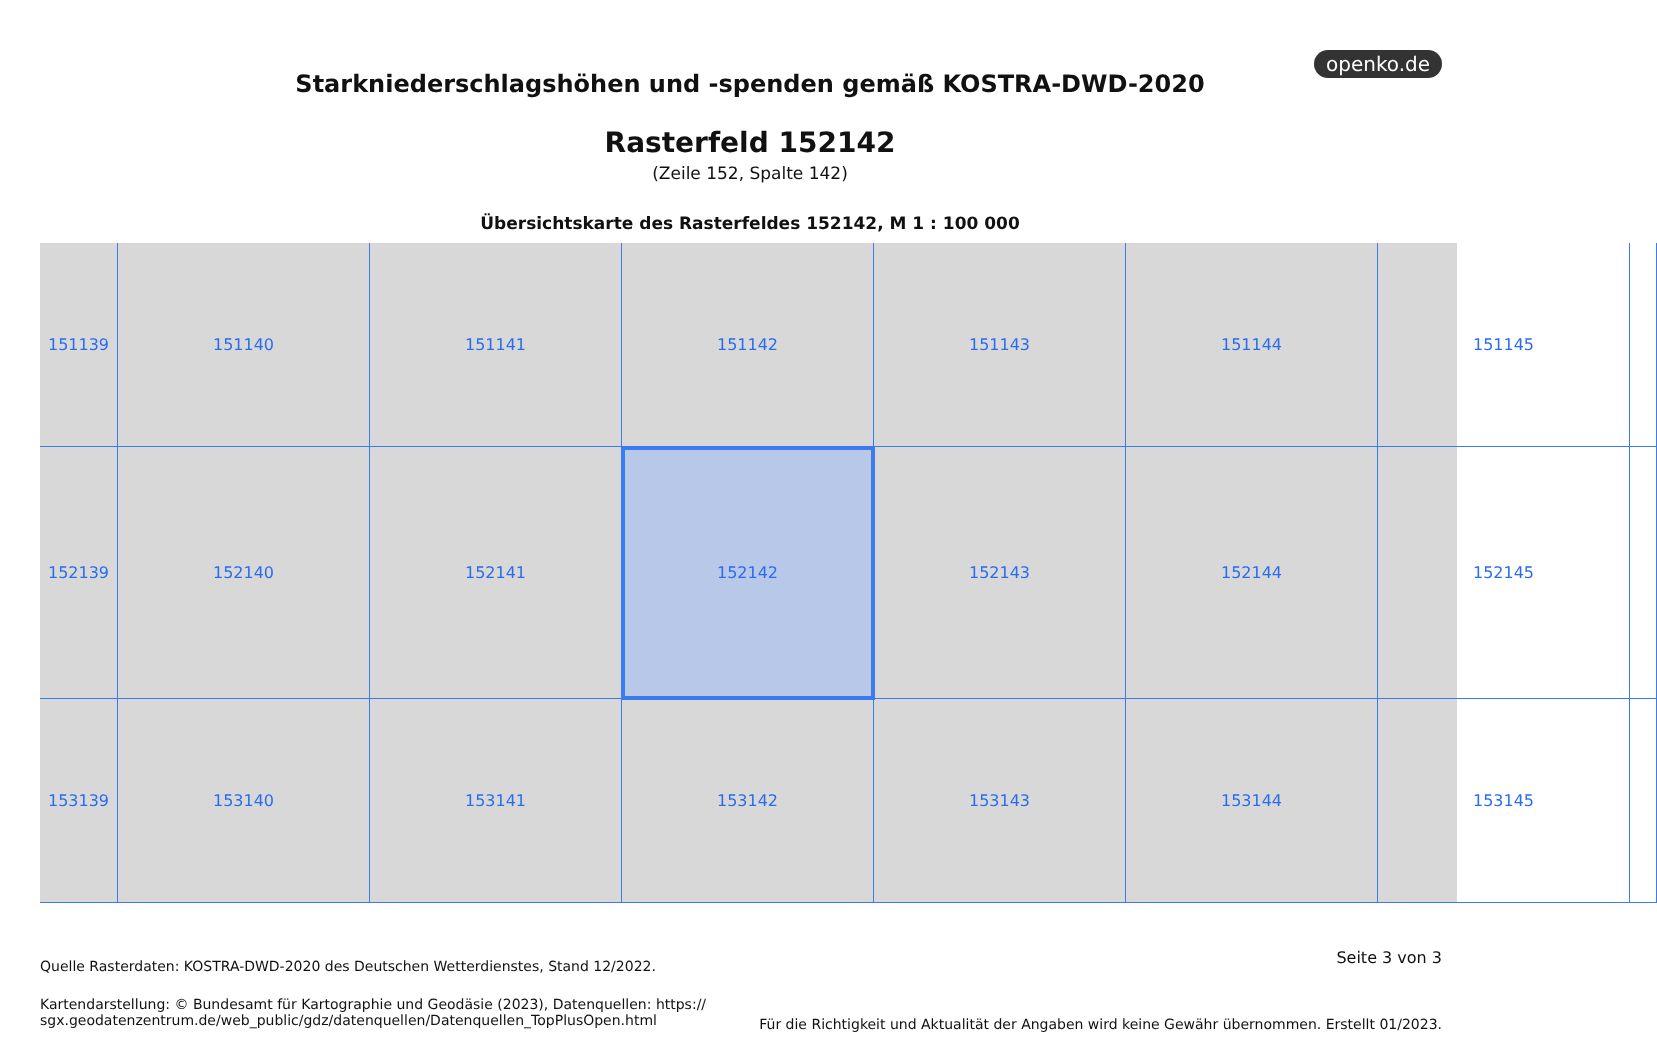openko.de
Starkniederschlagshöhen und -spenden gemäß KOSTRA-DWD-2020
Rasterfeld 152142
(Zeile 152, Spalte 142)
Übersichtskarte des Rasterfeldes 152142, M 1 : 100 000
151139
151140
151141
151142
151143
151144
151145
152139
152140
152141
152142
152143
152144
152145
153139
153140
153141
153142
153143
153144
153145
Seite 3 von 3
Quelle Rasterdaten: KOSTRA-DWD-2020 des Deutschen Wetterdienstes, Stand 12/2022.
Kartendarstellung: © Bundesamt für Kartographie und Geodäsie (2023), Datenquellen: https://
sgx.geodatenzentrum.de/web_public/gdz/datenquellen/Datenquellen_TopPlusOpen.html
Für die Richtigkeit und Aktualität der Angaben wird keine Gewähr übernommen. Erstellt 01/2023.